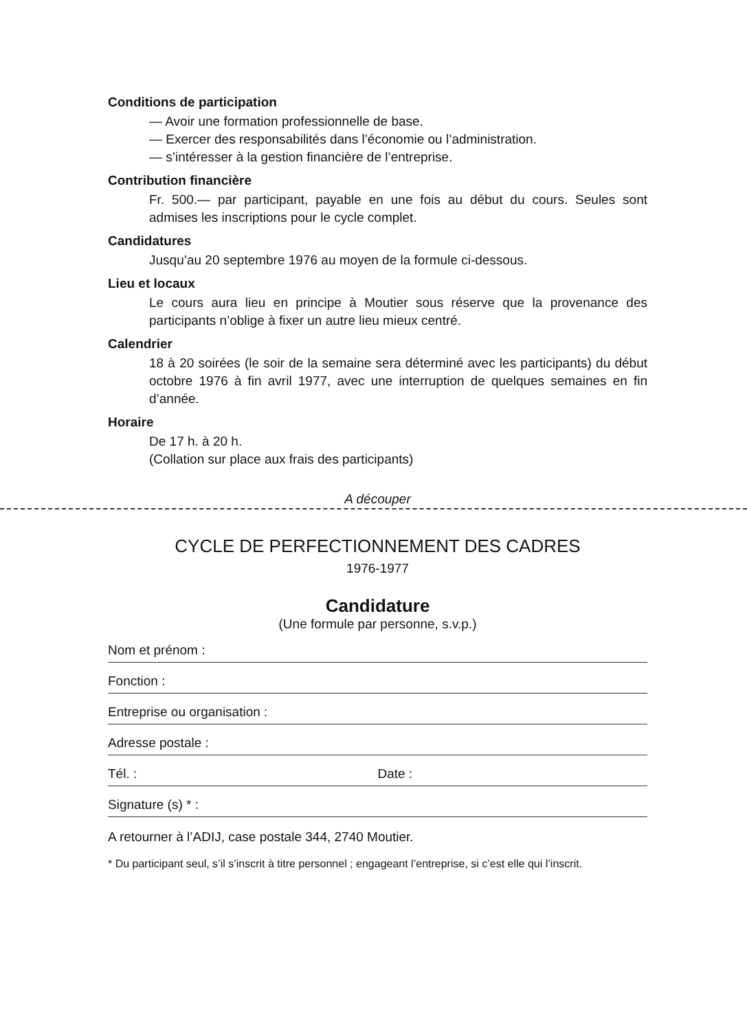Conditions de participation
— Avoir une formation professionnelle de base.
— Exercer des responsabilités dans l’économie ou l’administration.
— s’intéresser à la gestion financière de l’entreprise.
Contribution financière
Fr. 500.— par participant, payable en une fois au début du cours. Seules sont admises les inscriptions pour le cycle complet.
Candidatures
Jusqu’au 20 septembre 1976 au moyen de la formule ci-dessous.
Lieu et locaux
Le cours aura lieu en principe à Moutier sous réserve que la provenance des participants n’oblige à fixer un autre lieu mieux centré.
Calendrier
18 à 20 soirées (le soir de la semaine sera déterminé avec les participants) du début octobre 1976 à fin avril 1977, avec une interruption de quelques semaines en fin d’année.
Horaire
De 17 h. à 20 h.
(Collation sur place aux frais des participants)
A découper
CYCLE DE PERFECTIONNEMENT DES CADRES
1976-1977
Candidature
(Une formule par personne, s.v.p.)
Nom et prénom :
Fonction :
Entreprise ou organisation :
Adresse postale :
Tél. : Date :
Signature (s) * :
A retourner à l’ADIJ, case postale 344, 2740 Moutier.
* Du participant seul, s’il s’inscrit à titre personnel ; engageant l’entreprise, si c’est elle qui l’inscrit.